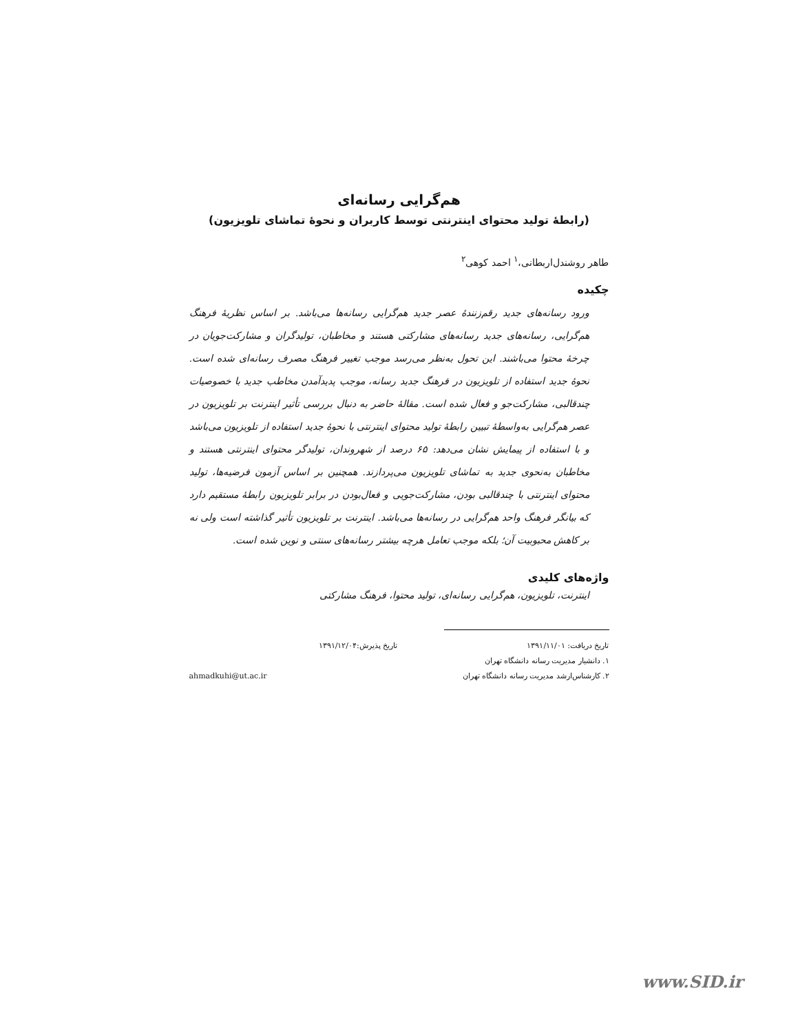هم‌گرایی رسانه‌ای
(رابطهٔ تولید محتوای اینترنتی توسط کاربران و نحوهٔ تماشای تلویزیون)
طاهر روشندل‌اربطانی،<sup>۱</sup> احمد کوهی<sup>۲</sup>
چکیده
ورود رسانه‌های جدید رقم‌زنندهٔ عصر جدید هم‌گرایی رسانه‌ها می‌باشد. بر اساس نظریهٔ فرهنگ هم‌گرایی، رسانه‌های جدید رسانه‌های مشارکتی هستند و مخاطبان، تولیدگران و مشارکت‌جویان در چرخهٔ محتوا می‌باشند. این تحول به‌نظر می‌رسد موجب تغییر فرهنگ مصرف رسانه‌ای شده است. نحوهٔ جدید استفاده از تلویزیون در فرهنگ جدید رسانه، موجب پدیدآمدن مخاطب جدید با خصوصیات چندقالبی، مشارکت‌جو و فعال شده است. مقالهٔ حاضر به دنبال بررسی تأثیر اینترنت بر تلویزیون در عصر هم‌گرایی به‌واسطهٔ تبیین رابطهٔ تولید محتوای اینترنتی با نحوهٔ جدید استفاده از تلویزیون می‌باشد و با استفاده از پیمایش نشان می‌دهد: ۶۵ درصد از شهروندان، تولیدگر محتوای اینترنتی هستند و مخاطبان به‌نحوی جدید به تماشای تلویزیون می‌پردازند. همچنین بر اساس آزمون فرضیه‌ها، تولید محتوای اینترنتی با چندقالبی بودن، مشارکت‌جویی و فعال‌بودن در برابر تلویزیون رابطهٔ مستقیم دارد که بیانگر فرهنگ واحد هم‌گرایی در رسانه‌ها می‌باشد. اینترنت بر تلویزیون تأثیر گذاشته است ولی نه بر کاهش محبوبیت آن؛ بلکه موجب تعامل هرچه بیشتر رسانه‌های سنتی و نوین شده است.
واژه‌های کلیدی
اینترنت، تلویزیون، هم‌گرایی رسانه‌ای، تولید محتوا، فرهنگ مشارکتی
تاریخ دریافت: ۱۳۹۱/۱۱/۰۱ تاریخ پذیرش:۱۳۹۱/۱۲/۰۴
۱. دانشیار مدیریت رسانه دانشگاه تهران
۲. کارشناس‌ارشد مدیریت رسانه دانشگاه تهران ahmadkuhi@ut.ac.ir
www.SID.ir